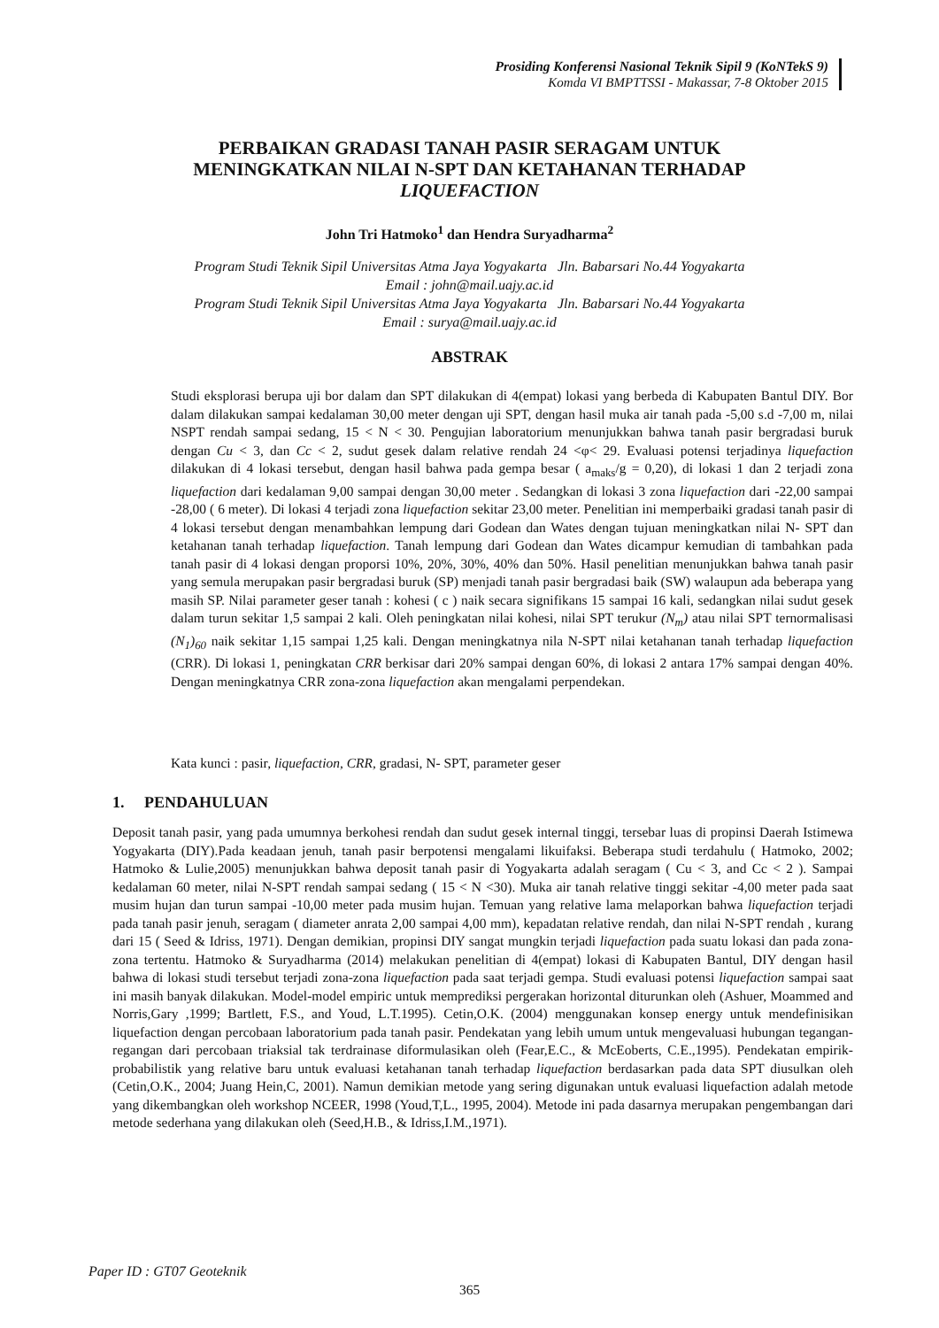Prosiding Konferensi Nasional Teknik Sipil 9 (KoNTekS 9)
Komda VI BMPTTSSI - Makassar, 7-8 Oktober 2015
PERBAIKAN GRADASI TANAH PASIR SERAGAM UNTUK
MENINGKATKAN NILAI N-SPT DAN KETAHANAN TERHADAP
LIQUEFACTION
John Tri Hatmoko<sup>1</sup> dan Hendra Suryadharma<sup>2</sup>
Program Studi Teknik Sipil Universitas Atma Jaya Yogyakarta Jln. Babarsari No.44 Yogyakarta
Email : john@mail.uajy.ac.id
Program Studi Teknik Sipil Universitas Atma Jaya Yogyakarta Jln. Babarsari No.44 Yogyakarta
Email : surya@mail.uajy.ac.id
ABSTRAK
Studi eksplorasi berupa uji bor dalam dan SPT dilakukan di 4(empat) lokasi yang berbeda di Kabupaten Bantul DIY. Bor dalam dilakukan sampai kedalaman 30,00 meter dengan uji SPT, dengan hasil muka air tanah pada -5,00 s.d -7,00 m, nilai NSPT rendah sampai sedang, 15 < N < 30. Pengujian laboratorium menunjukkan bahwa tanah pasir bergradasi buruk dengan Cu < 3, dan Cc < 2, sudut gesek dalam relative rendah 24 <φ< 29. Evaluasi potensi terjadinya liquefaction dilakukan di 4 lokasi tersebut, dengan hasil bahwa pada gempa besar ( a<sub>maks</sub>/g = 0,20), di lokasi 1 dan 2 terjadi zona liquefaction dari kedalaman 9,00 sampai dengan 30,00 meter . Sedangkan di lokasi 3 zona liquefaction dari -22,00 sampai -28,00 ( 6 meter). Di lokasi 4 terjadi zona liquefaction sekitar 23,00 meter. Penelitian ini memperbaiki gradasi tanah pasir di 4 lokasi tersebut dengan menambahkan lempung dari Godean dan Wates dengan tujuan meningkatkan nilai N- SPT dan ketahanan tanah terhadap liquefaction. Tanah lempung dari Godean dan Wates dicampur kemudian di tambahkan pada tanah pasir di 4 lokasi dengan proporsi 10%, 20%, 30%, 40% dan 50%. Hasil penelitian menunjukkan bahwa tanah pasir yang semula merupakan pasir bergradasi buruk (SP) menjadi tanah pasir bergradasi baik (SW) walaupun ada beberapa yang masih SP. Nilai parameter geser tanah : kohesi ( c ) naik secara signifikans 15 sampai 16 kali, sedangkan nilai sudut gesek dalam turun sekitar 1,5 sampai 2 kali. Oleh peningkatan nilai kohesi, nilai SPT terukur (N<sub>m</sub>) atau nilai SPT ternormalisasi (N<sub>1</sub>)<sub>60</sub> naik sekitar 1,15 sampai 1,25 kali. Dengan meningkatnya nila N-SPT nilai ketahanan tanah terhadap liquefaction (CRR). Di lokasi 1, peningkatan CRR berkisar dari 20% sampai dengan 60%, di lokasi 2 antara 17% sampai dengan 40%. Dengan meningkatnya CRR zona-zona liquefaction akan mengalami perpendekan.
Kata kunci : pasir, liquefaction, CRR, gradasi, N- SPT, parameter geser
1. PENDAHULUAN
Deposit tanah pasir, yang pada umumnya berkohesi rendah dan sudut gesek internal tinggi, tersebar luas di propinsi Daerah Istimewa Yogyakarta (DIY).Pada keadaan jenuh, tanah pasir berpotensi mengalami likuifaksi. Beberapa studi terdahulu ( Hatmoko, 2002; Hatmoko & Lulie,2005) menunjukkan bahwa deposit tanah pasir di Yogyakarta adalah seragam ( Cu < 3, and Cc < 2 ). Sampai kedalaman 60 meter, nilai N-SPT rendah sampai sedang ( 15 < N <30). Muka air tanah relative tinggi sekitar -4,00 meter pada saat musim hujan dan turun sampai -10,00 meter pada musim hujan. Temuan yang relative lama melaporkan bahwa liquefaction terjadi pada tanah pasir jenuh, seragam ( diameter anrata 2,00 sampai 4,00 mm), kepadatan relative rendah, dan nilai N-SPT rendah , kurang dari 15 ( Seed & Idriss, 1971). Dengan demikian, propinsi DIY sangat mungkin terjadi liquefaction pada suatu lokasi dan pada zona-zona tertentu. Hatmoko & Suryadharma (2014) melakukan penelitian di 4(empat) lokasi di Kabupaten Bantul, DIY dengan hasil bahwa di lokasi studi tersebut terjadi zona-zona liquefaction pada saat terjadi gempa. Studi evaluasi potensi liquefaction sampai saat ini masih banyak dilakukan. Model-model empiric untuk memprediksi pergerakan horizontal diturunkan oleh (Ashuer, Moammed and Norris,Gary ,1999; Bartlett, F.S., and Youd, L.T.1995). Cetin,O.K. (2004) menggunakan konsep energy untuk mendefinisikan liquefaction dengan percobaan laboratorium pada tanah pasir. Pendekatan yang lebih umum untuk mengevaluasi hubungan tegangan-regangan dari percobaan triaksial tak terdrainase diformulasikan oleh (Fear,E.C., & McEoberts, C.E.,1995). Pendekatan empirik-probabilistik yang relative baru untuk evaluasi ketahanan tanah terhadap liquefaction berdasarkan pada data SPT diusulkan oleh (Cetin,O.K., 2004; Juang Hein,C, 2001). Namun demikian metode yang sering digunakan untuk evaluasi liquefaction adalah metode yang dikembangkan oleh workshop NCEER, 1998 (Youd,T,L., 1995, 2004). Metode ini pada dasarnya merupakan pengembangan dari metode sederhana yang dilakukan oleh (Seed,H.B., & Idriss,I.M.,1971).
Paper ID : GT07 Geoteknik
365